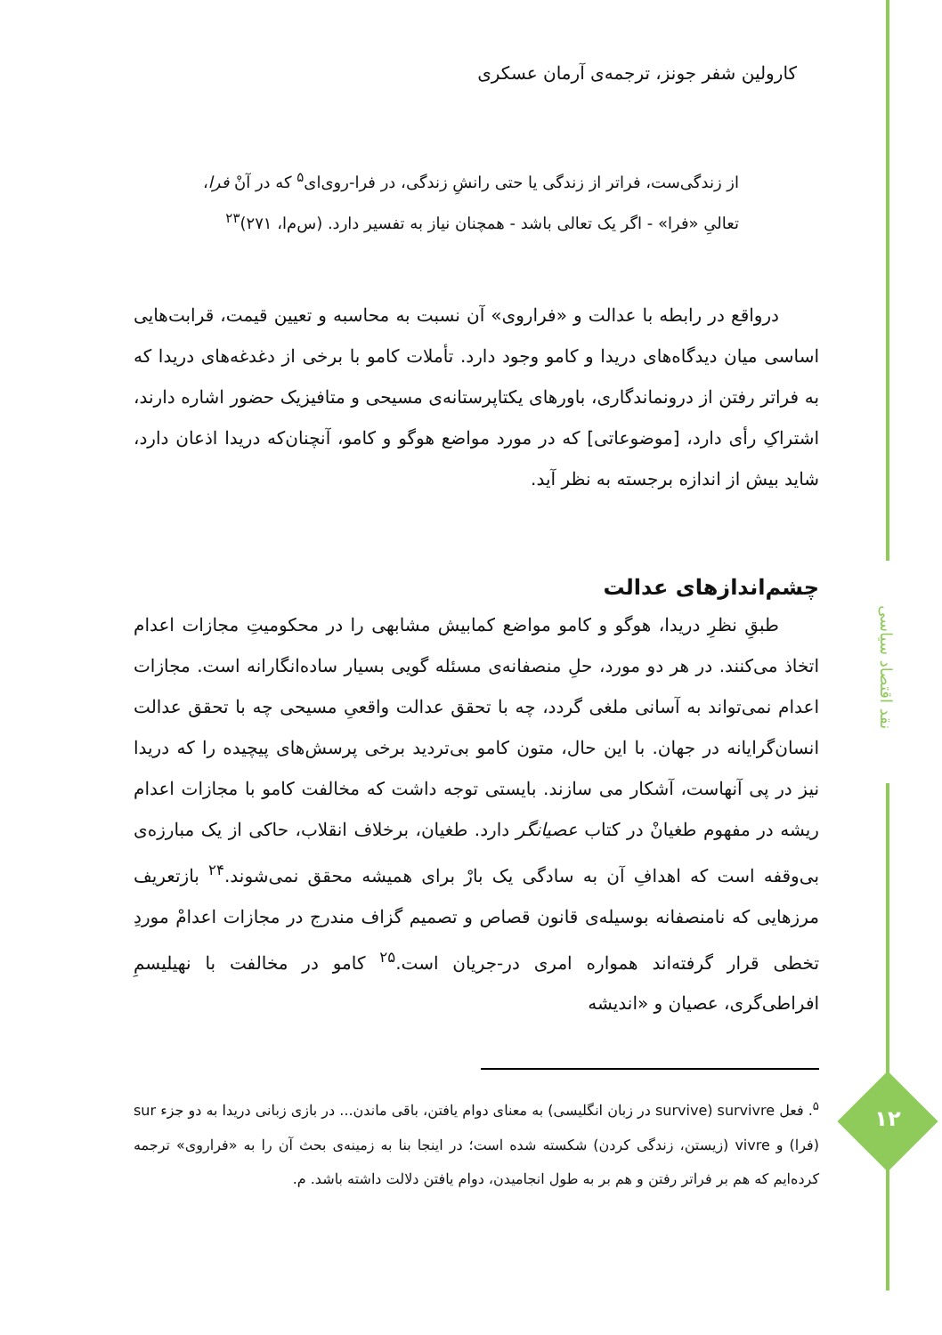نقد اقتصاد سیاسی
۱۲
کارولین شفر جونز، ترجمه‌ی آرمان عسکری
از زندگی‌ست، فراتر از زندگی یا حتی رانشِ زندگی، در فرا-روی‌ای<sup>۵</sup> که در آنْ فرا، تعالیِ «فرا» - اگر یک تعالی باشد - همچنان نیاز به تفسیر دارد. (س‌م‌ا، ۲۷۱)<sup>۲۳</sup>
درواقع در رابطه با عدالت و «فراروی» آن نسبت به محاسبه و تعیین قیمت، قرابت‌هایی اساسی میان دیدگاه‌های دریدا و کامو وجود دارد. تأملات کامو با برخی از دغدغه‌های دریدا که به فراتر رفتن از درونماندگاری، باورهای یکتاپرستانه‌ی مسیحی و متافیزیک حضور اشاره دارند، اشتراکِ رأی دارد، [موضوعاتی] که در مورد مواضع هوگو و کامو، آنچنان‌که دریدا اذعان دارد، شاید بیش از اندازه برجسته به نظر آید.
چشم‌اندازهای عدالت
طبقِ نظرِ دریدا، هوگو و کامو مواضع کمابیش مشابهی را در محکومیتِ مجازات اعدام اتخاذ می‌کنند. در هر دو مورد، حلِ منصفانه‌ی مسئله گویی بسیار ساده‌انگارانه است. مجازات اعدام نمی‌تواند به آسانی ملغی گردد، چه با تحقق عدالت واقعیِ مسیحی چه با تحقق عدالت انسان‌گرایانه در جهان. با این حال، متون کامو بی‌تردید برخی پرسش‌های پیچیده را که دریدا نیز در پی آنهاست، آشکار می سازند. بایستی توجه داشت که مخالفت کامو با مجازات اعدام ریشه در مفهوم طغیانْ در کتاب عصیانگر دارد. طغیان، برخلاف انقلاب، حاکی از یک مبارزه‌ی بی‌وقفه است که اهدافِ آن به سادگی یک بارْ برای همیشه محقق نمی‌شوند.<sup>۲۴</sup> بازتعریف مرزهایی که نامنصفانه بوسیله‌ی قانون قصاص و تصمیم گزاف مندرج در مجازات اعدامْ موردِ تخطی قرار گرفته‌اند همواره امری در-جریان است.<sup>۲۵</sup> کامو در مخالفت با نهیلیسمِ افراطی‌گری، عصیان و «اندیشه
<sup>۵</sup>. فعل survivre (survive در زبان انگلیسی) به معنای دوام یافتن، باقی ماندن... در بازی زبانی دریدا به دو جزء sur (فرا) و vivre (زیستن، زندگی کردن) شکسته شده است؛ در اینجا بنا به زمینه‌ی بحث آن را به «فراروی» ترجمه کرده‌ایم که هم بر فراتر رفتن و هم بر به طول انجامیدن، دوام یافتن دلالت داشته باشد. م.